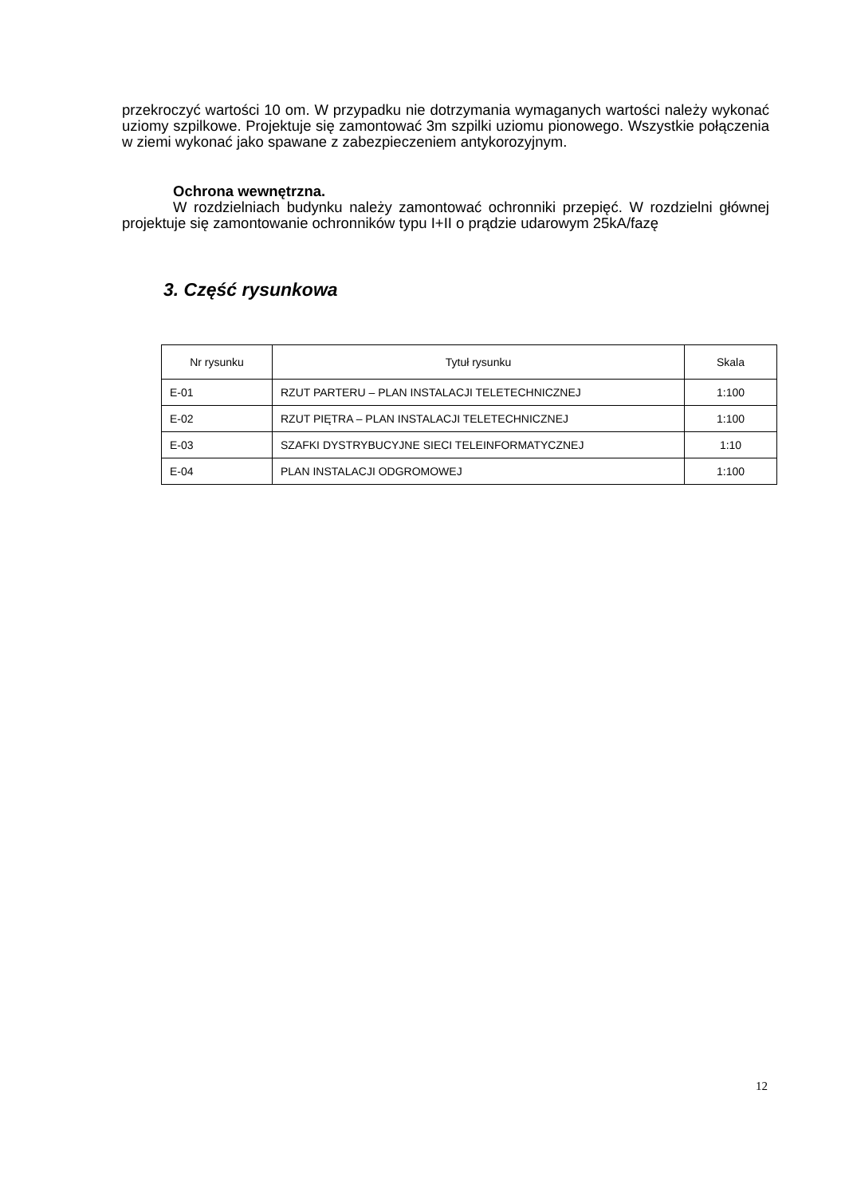przekroczyć wartości 10 om. W przypadku nie dotrzymania wymaganych wartości należy wykonać uziomy szpilkowe. Projektuje się zamontować 3m szpilki uziomu pionowego. Wszystkie połączenia w ziemi wykonać jako spawane z zabezpieczeniem antykorozyjnym.
Ochrona wewnętrzna.
W rozdzielniach budynku należy zamontować ochronniki przepięć. W rozdzielni głównej projektuje się zamontowanie ochronników typu I+II o prądzie udarowym 25kA/fazę
3. Część rysunkowa
| Nr rysunku | Tytuł rysunku | Skala |
| --- | --- | --- |
| E-01 | RZUT PARTERU – PLAN INSTALACJI TELETECHNICZNEJ | 1:100 |
| E-02 | RZUT PIĘTRA – PLAN INSTALACJI TELETECHNICZNEJ | 1:100 |
| E-03 | SZAFKI DYSTRYBUCYJNE SIECI TELEINFORMATYCZNEJ | 1:10 |
| E-04 | PLAN INSTALACJI ODGROMOWEJ | 1:100 |
12